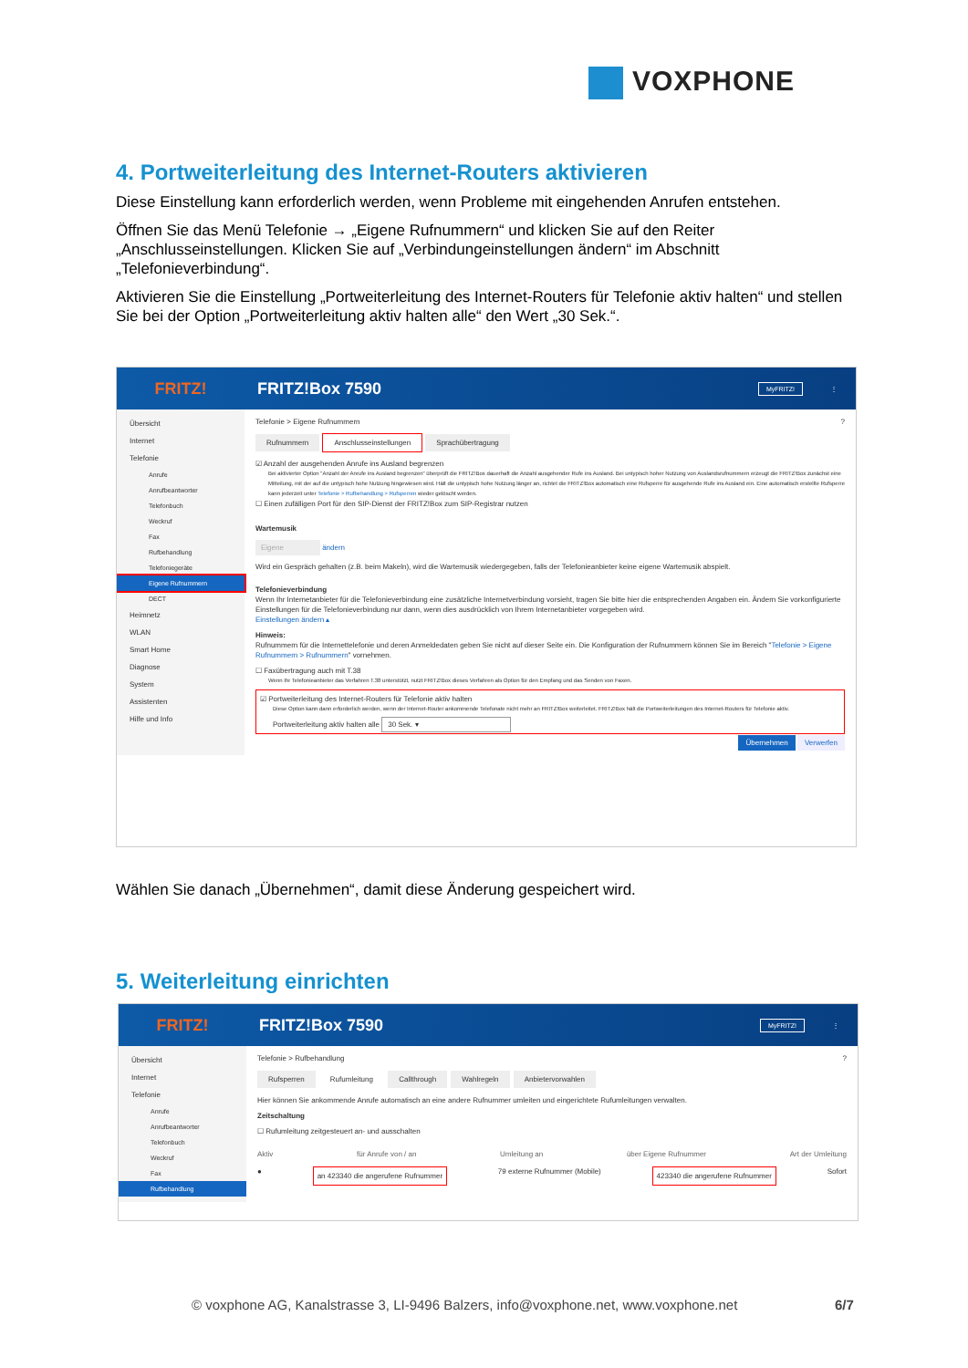VOXPHONE
4. Portweiterleitung des Internet-Routers aktivieren
Diese Einstellung kann erforderlich werden, wenn Probleme mit eingehenden Anrufen entstehen.
Öffnen Sie das Menü Telefonie → „Eigene Rufnummern“ und klicken Sie auf den Reiter „Anschlusseinstellungen. Klicken Sie auf „Verbindungeinstellungen ändern“ im Abschnitt „Telefonieverbindung“.
Aktivieren Sie die Einstellung „Portweiterleitung des Internet-Routers für Telefonie aktiv halten“ und stellen Sie bei der Option „Portweiterleitung aktiv halten alle“ den Wert „30 Sek.“.
FRITZ! FRITZ!Box 7590
MyFRITZ!
⋮
Übersicht
Internet
Telefonie
Anrufe
Anrufbeantworter
Telefonbuch
Weckruf
Fax
Rufbehandlung
Telefoniegeräte
Eigene Rufnummern
DECT
Heimnetz
WLAN
Smart Home
Diagnose
System
Assistenten
Hilfe und Info
Telefonie > Eigene Rufnummern ?
Rufnummern Anschlusseinstellungen Sprachübertragung
☑ Anzahl der ausgehenden Anrufe ins Ausland begrenzen
Bei aktivierter Option "Anzahl der Anrufe ins Ausland begrenzen" überprüft die FRITZ!Box dauerhaft die Anzahl ausgehender Rufe ins Ausland. Bei untypisch hoher Nutzung von Auslandsrufnummern erzeugt die FRITZ!Box zunächst eine Mitteilung, mit der auf die untypisch hohe Nutzung hingewiesen wird. Hält die untypisch hohe Nutzung länger an, richtet die FRITZ!Box automatisch eine Rufsperre für ausgehende Rufe ins Ausland ein. Eine automatisch erstellte Rufsperre kann jederzeit unter Telefonie > Rufbehandlung > Rufsperren wieder gelöscht werden.
☐ Einen zufälligen Port für den SIP-Dienst der FRITZ!Box zum SIP-Registrar nutzen
Wartemusik
Eigene ändern
Wird ein Gespräch gehalten (z.B. beim Makeln), wird die Wartemusik wiedergegeben, falls der Telefonieanbieter keine eigene Wartemusik abspielt.
Telefonieverbindung
Wenn Ihr Internetanbieter für die Telefonieverbindung eine zusätzliche Internetverbindung vorsieht, tragen Sie bitte hier die entsprechenden Angaben ein. Ändern Sie vorkonfigurierte Einstellungen für die Telefonieverbindung nur dann, wenn dies ausdrücklich von Ihrem Internetanbieter vorgegeben wird.
Einstellungen ändern ▴
Hinweis:
Rufnummern für die Internettelefonie und deren Anmeldedaten geben Sie nicht auf dieser Seite ein. Die Konfiguration der Rufnummern können Sie im Bereich "Telefonie > Eigene Rufnummern > Rufnummern" vornehmen.
☐ Faxübertragung auch mit T.38
Wenn Ihr Telefonieanbieter das Verfahren T.38 unterstützt, nutzt FRITZ!Box dieses Verfahren als Option für den Empfang und das Senden von Faxen.
☑ Portweiterleitung des Internet-Routers für Telefonie aktiv halten
Diese Option kann dann erforderlich werden, wenn der Internet-Router ankommende Telefonate nicht mehr an FRITZ!Box weiterleitet. FRITZ!Box hält die Portweiterleitungen des Internet-Routers für Telefonie aktiv.
Portweiterleitung aktiv halten alle 30 Sek. ▾
Übernehmen Verwerfen
Wählen Sie danach „Übernehmen“, damit diese Änderung gespeichert wird.
5. Weiterleitung einrichten
FRITZ! FRITZ!Box 7590
MyFRITZ!
⋮
Übersicht
Internet
Telefonie
Anrufe
Anrufbeantworter
Telefonbuch
Weckruf
Fax
Rufbehandlung
Telefonie > Rufbehandlung ?
Rufsperren Rufumleitung Callthrough Wahlregeln Anbietervorwahlen
Hier können Sie ankommende Anrufe automatisch an eine andere Rufnummer umleiten und eingerichtete Rufumleitungen verwalten.
Zeitschaltung
☐ Rufumleitung zeitgesteuert an- und ausschalten
Aktiv für Anrufe von / an Umleitung an über Eigene Rufnummer Art der Umleitung
● an 423340 die angerufene Rufnummer 79 externe Rufnummer (Mobile) 423340 die angerufene Rufnummer Sofort
© voxphone AG, Kanalstrasse 3, LI-9496 Balzers, info@voxphone.net, www.voxphone.net
6/7